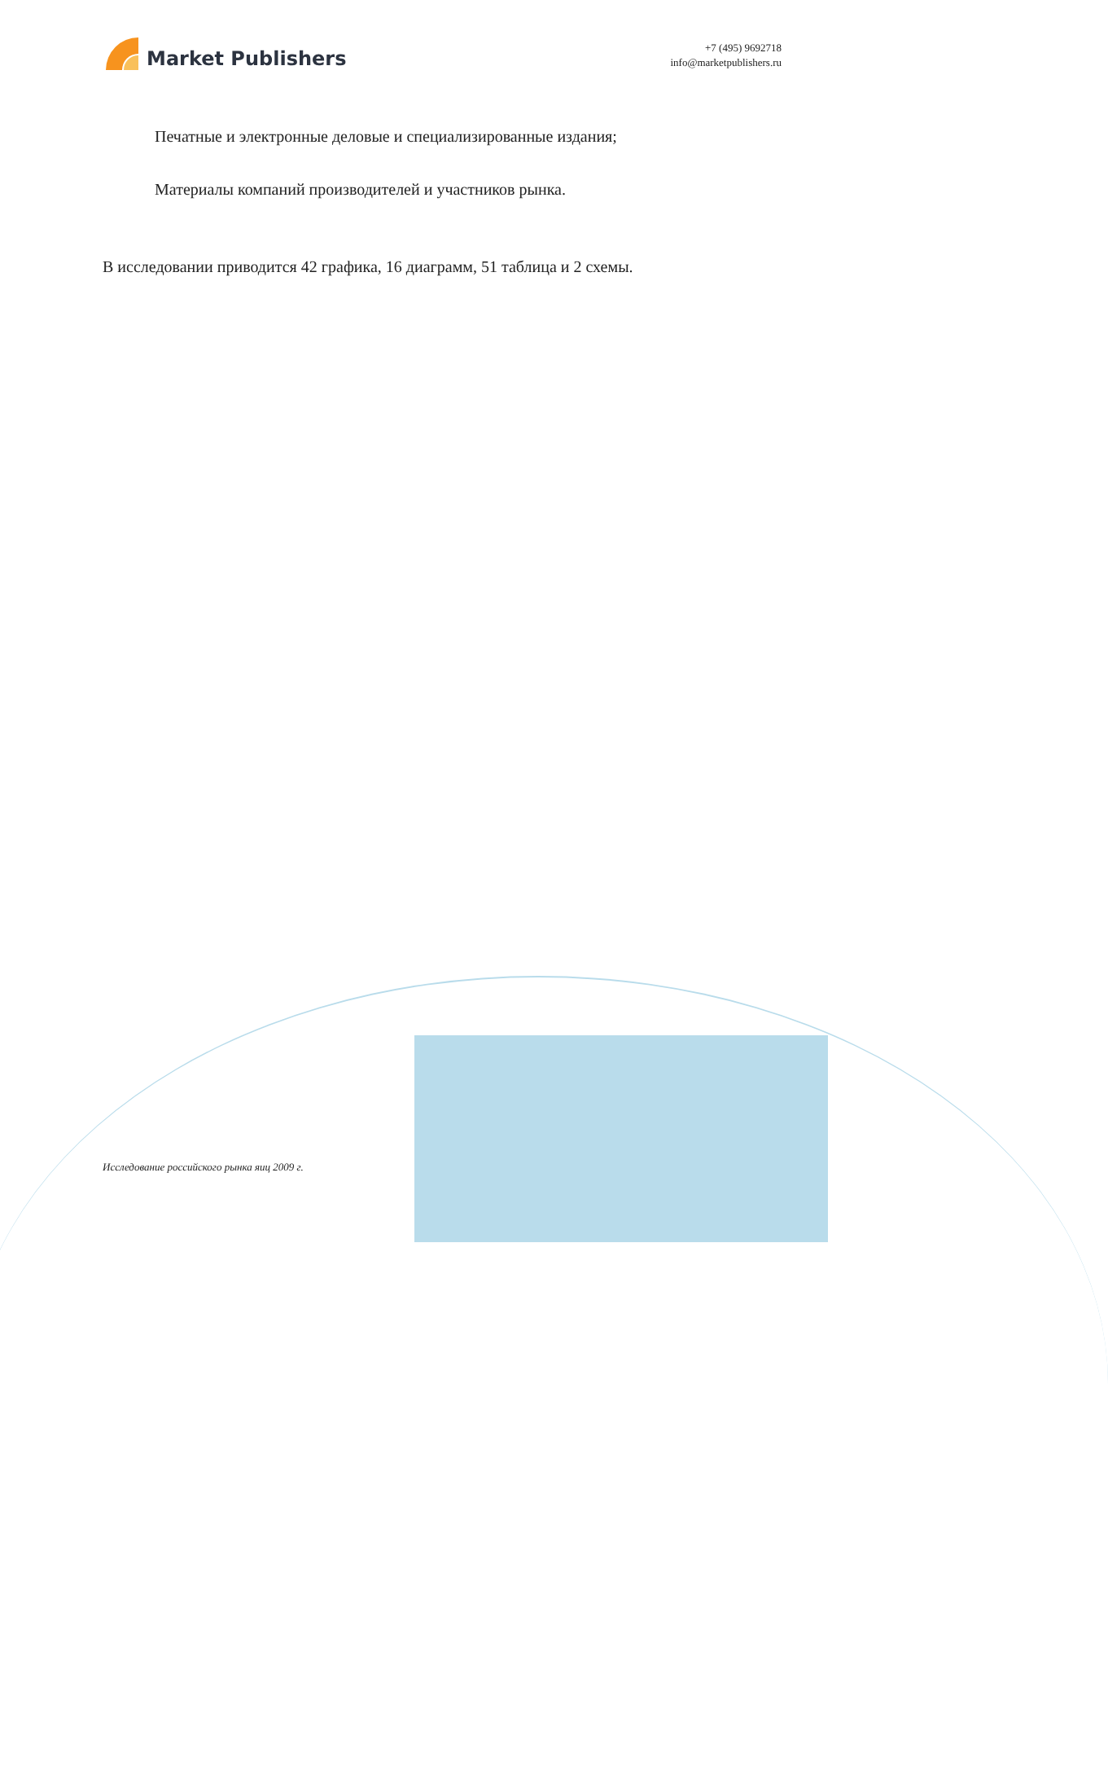Market Publishers
+7 (495) 9692718
info@marketpublishers.ru
Печатные и электронные деловые и специализированные издания;
Материалы компаний производителей и участников рынка.
В исследовании приводится 42 графика, 16 диаграмм, 51 таблица и 2 схемы.
Исследование российского рынка яиц 2009 г.